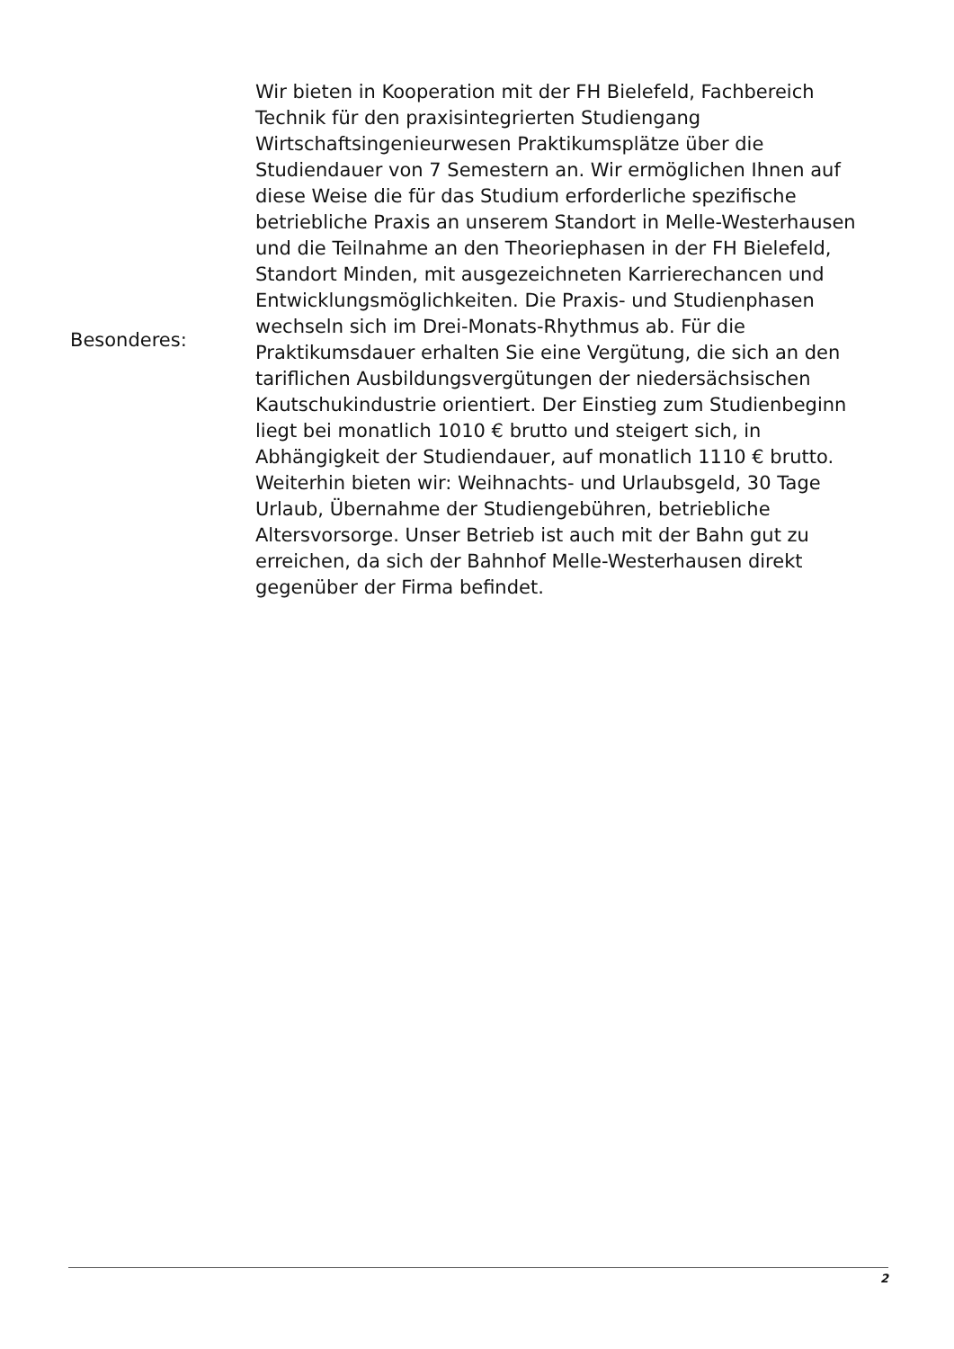| Besonderes: | Wir bieten in Kooperation mit der FH Bielefeld, Fachbereich Technik für den praxisintegrierten Studiengang Wirtschaftsingenieurwesen Praktikumsplätze über die Studiendauer von 7 Semestern an. Wir ermöglichen Ihnen auf diese Weise die für das Studium erforderliche spezifische betriebliche Praxis an unserem Standort in Melle-Westerhausen und die Teilnahme an den Theoriephasen in der FH Bielefeld, Standort Minden, mit ausgezeichneten Karrierechancen und Entwicklungsmöglichkeiten. Die Praxis- und Studienphasen wechseln sich im Drei-Monats-Rhythmus ab. Für die Praktikumsdauer erhalten Sie eine Vergütung, die sich an den tariflichen Ausbildungsvergütungen der niedersächsischen Kautschukindustrie orientiert. Der Einstieg zum Studienbeginn liegt bei monatlich 1010 € brutto und steigert sich, in Abhängigkeit der Studiendauer, auf monatlich 1110 € brutto. Weiterhin bieten wir: Weihnachts- und Urlaubsgeld, 30 Tage Urlaub, Übernahme der Studiengebühren, betriebliche Altersvorsorge. Unser Betrieb ist auch mit der Bahn gut zu erreichen, da sich der Bahnhof Melle-Westerhausen direkt gegenüber der Firma befindet. |
2